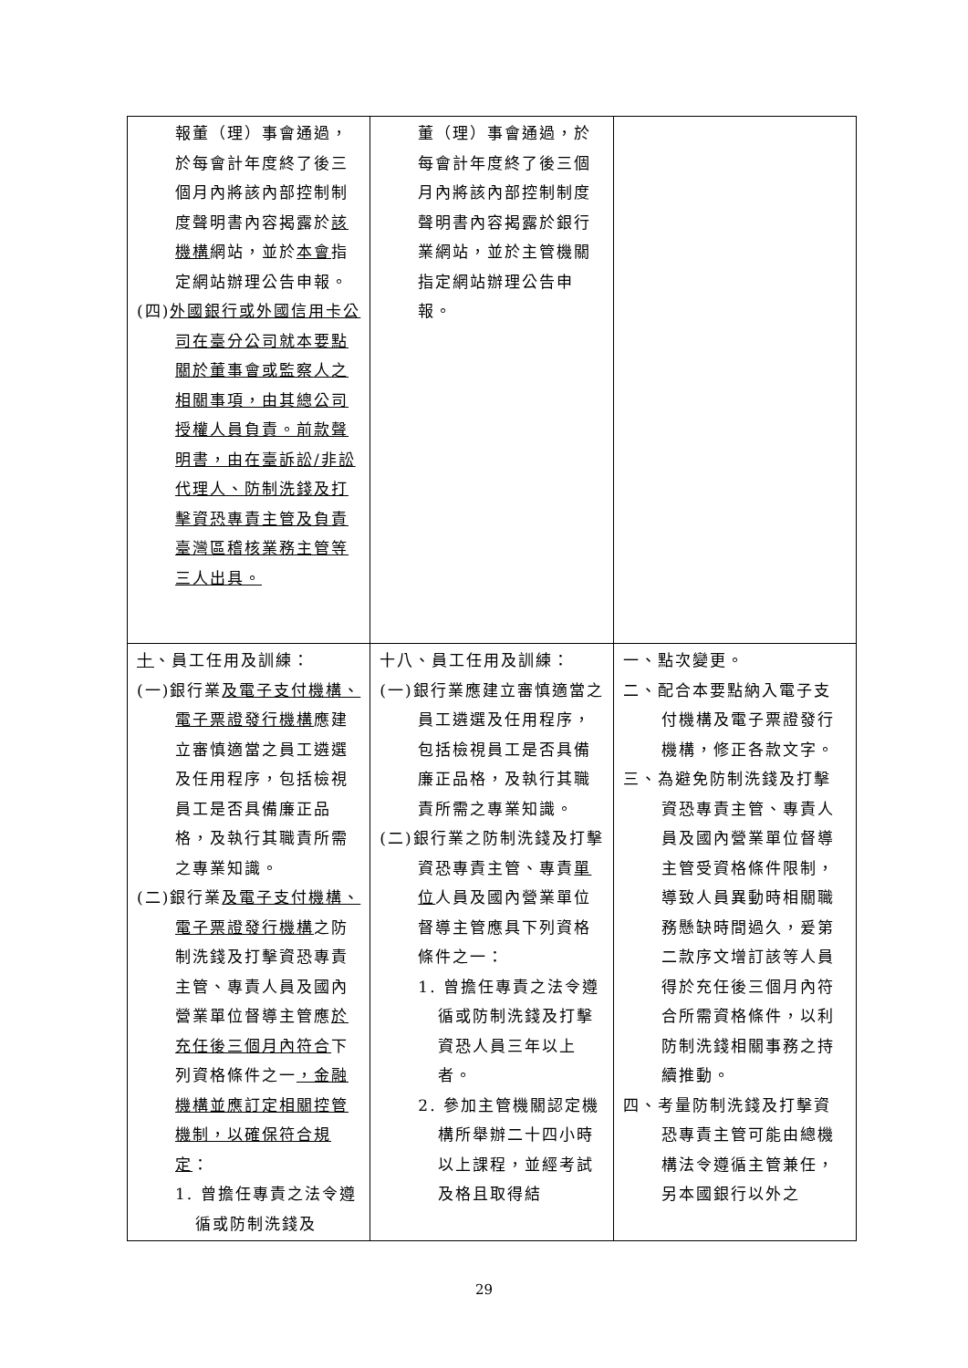| 報董（理）事會通過，於每會計年度終了後三個月內將該內部控制制度聲明書內容揭露於 該機構 網站，並於 本會 指定網站辦理公告申報。 (四) 外國銀行或外國信用卡公司在臺分公司就本要點關於董事會或監察人之相關事項，由其總公司授權人員負責。前款聲明書，由在臺訴訟/非訟代理人、防制洗錢及打擊資恐專責主管及負責臺灣區稽核業務主管等三人出具。 | 董（理）事會通過，於每會計年度終了後三個月內將該內部控制制度聲明書內容揭露於銀行業網站，並於主管機關指定網站辦理公告申報。 | |
| 十 、員工任用及訓練： (一)銀行業 及電子支付機構、電子票證發行機構 應建立審慎適當之員工遴選及任用程序，包括檢視員工是否具備廉正品格，及執行其職責所需之專業知識。 (二)銀行業 及電子支付機構、電子票證發行機構 之防制洗錢及打擊資恐專責主管、專責人員及國內營業單位督導主管應 於充任後三個月內符合 下列資格條件之一 ，金融機構並應訂定相關控管機制，以確保符合規定 ： 1. 曾擔任專責之法令遵循或防制洗錢及 | 十八、員工任用及訓練： (一)銀行業應建立審慎適當之員工遴選及任用程序，包括檢視員工是否具備廉正品格，及執行其職責所需之專業知識。 (二)銀行業之防制洗錢及打擊資恐專責主管、專責 單位 人員及國內營業單位督導主管應具下列資格條件之一： 1. 曾擔任專責之法令遵循或防制洗錢及打擊資恐人員三年以上者。 2. 參加主管機關認定機構所舉辦二十四小時以上課程，並經考試及格且取得結 | 一、點次變更。 二、配合本要點納入電子支付機構及電子票證發行機構，修正各款文字。 三、為避免防制洗錢及打擊資恐專責主管、專責人員及國內營業單位督導主管受資格條件限制，導致人員異動時相關職務懸缺時間過久，爰第二款序文增訂該等人員得於充任後三個月內符合所需資格條件，以利防制洗錢相關事務之持續推動。 四、考量防制洗錢及打擊資恐專責主管可能由總機構法令遵循主管兼任，另本國銀行以外之 |
29